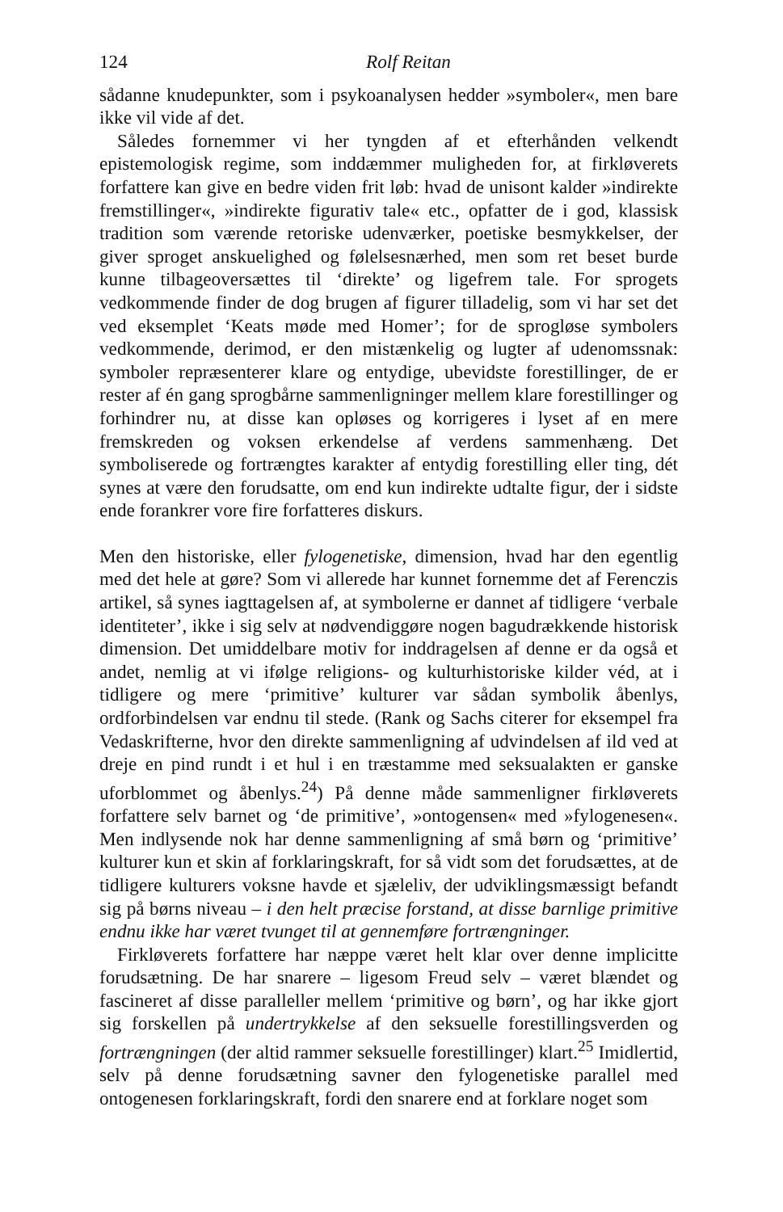124 Rolf Reitan
sådanne knudepunkter, som i psykoanalysen hedder »symboler«, men bare ikke vil vide af det.
Således fornemmer vi her tyngden af et efterhånden velkendt epistemologisk regime, som inddæmmer muligheden for, at firkløverets forfattere kan give en bedre viden frit løb: hvad de unisont kalder »indirekte fremstillinger«, »indirekte figurativ tale« etc., opfatter de i god, klassisk tradition som værende retoriske udenværker, poetiske besmykkelser, der giver sproget anskuelighed og følelsesnærhed, men som ret beset burde kunne tilbageoversættes til ‘direkte’ og ligefrem tale. For sprogets vedkommende finder de dog brugen af figurer tilladelig, som vi har set det ved eksemplet ‘Keats møde med Homer’; for de sprogløse symbolers vedkommende, derimod, er den mistænkelig og lugter af udenomssnak: symboler repræsenterer klare og entydige, ubevidste forestillinger, de er rester af én gang sprogbårne sammenligninger mellem klare forestillinger og forhindrer nu, at disse kan opløses og korrigeres i lyset af en mere fremskreden og voksen erkendelse af verdens sammenhæng. Det symboliserede og fortrængtes karakter af entydig forestilling eller ting, dét synes at være den forudsatte, om end kun indirekte udtalte figur, der i sidste ende forankrer vore fire forfatteres diskurs.
Men den historiske, eller fylogenetiske, dimension, hvad har den egentlig med det hele at gøre? Som vi allerede har kunnet fornemme det af Ferenczis artikel, så synes iagttagelsen af, at symbolerne er dannet af tidligere ‘verbale identiteter’, ikke i sig selv at nødvendiggøre nogen bagudrækkende historisk dimension. Det umiddelbare motiv for inddragelsen af denne er da også et andet, nemlig at vi ifølge religions- og kulturhistoriske kilder véd, at i tidligere og mere ‘primitive’ kulturer var sådan symbolik åbenlys, ordforbindelsen var endnu til stede. (Rank og Sachs citerer for eksempel fra Vedaskrifterne, hvor den direkte sammenligning af udvindelsen af ild ved at dreje en pind rundt i et hul i en træstamme med seksualakten er ganske uforblommet og åbenlys.<sup>24</sup>) På denne måde sammenligner firkløverets forfattere selv barnet og ‘de primitive’, »ontogensen« med »fylogenesen«. Men indlysende nok har denne sammenligning af små børn og ‘primitive’ kulturer kun et skin af forklaringskraft, for så vidt som det forudsættes, at de tidligere kulturers voksne havde et sjæleliv, der udviklingsmæssigt befandt sig på børns niveau – i den helt præcise forstand, at disse barnlige primitive endnu ikke har været tvunget til at gennemføre fortrængninger.
Firkløverets forfattere har næppe været helt klar over denne implicitte forudsætning. De har snarere – ligesom Freud selv – været blændet og fascineret af disse paralleller mellem ‘primitive og børn’, og har ikke gjort sig forskellen på undertrykkelse af den seksuelle forestillingsverden og fortrængningen (der altid rammer seksuelle forestillinger) klart.<sup>25</sup> Imidlertid, selv på denne forudsætning savner den fylogenetiske parallel med ontogenesen forklaringskraft, fordi den snarere end at forklare noget som